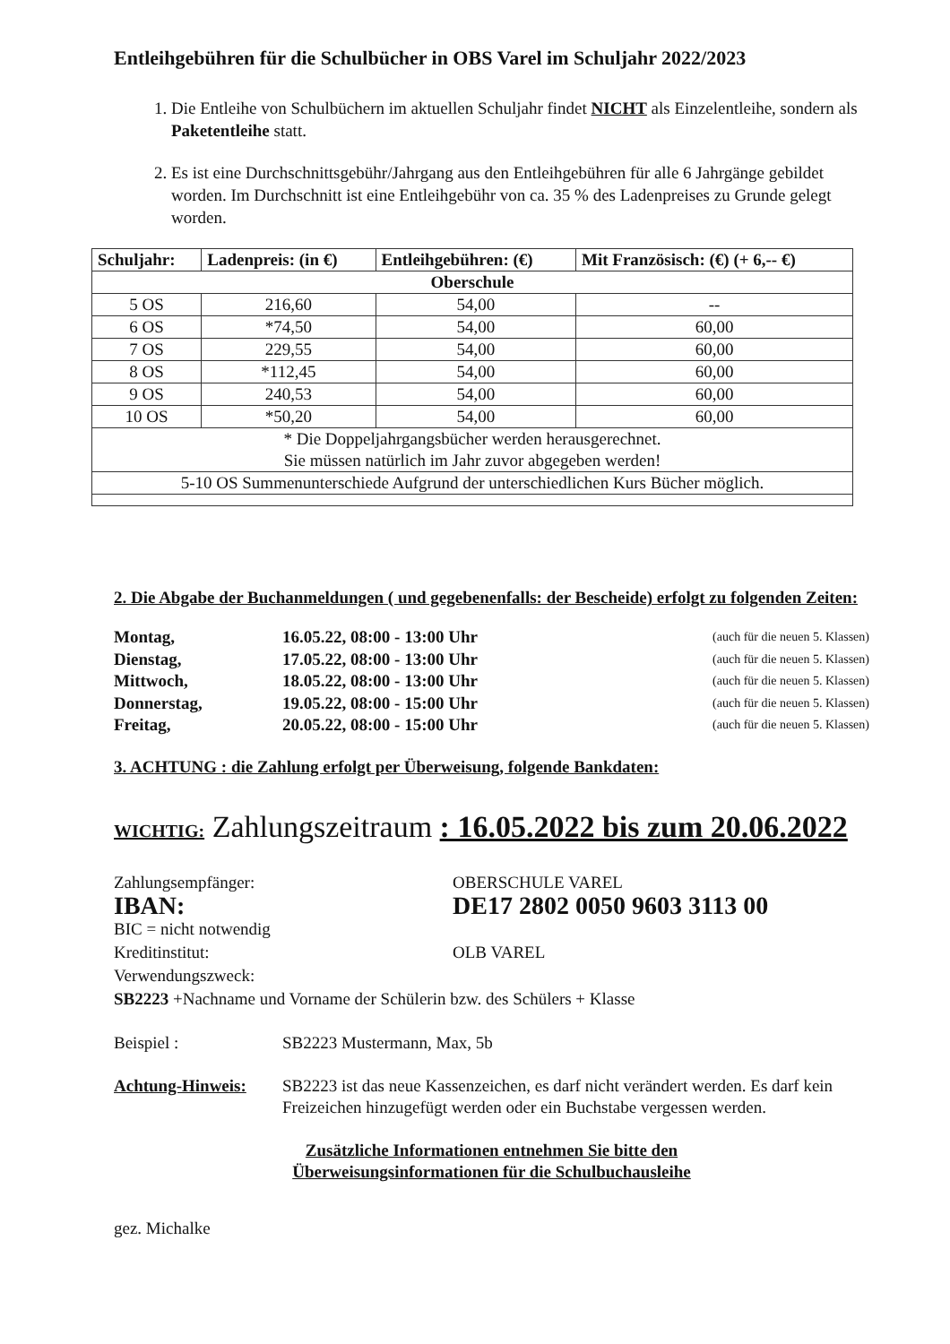Entleihgebühren für die Schulbücher in OBS Varel im Schuljahr 2022/2023
1. Die Entleihe von Schulbüchern im aktuellen Schuljahr findet NICHT als Einzelentleihe, sondern als Paketentleihe statt.
2. Es ist eine Durchschnittsgebühr/Jahrgang aus den Entleihgebühren für alle 6 Jahrgänge gebildet worden. Im Durchschnitt ist eine Entleihgebühr von ca. 35 % des Ladenpreises zu Grunde gelegt worden.
| Schuljahr: | Ladenpreis: (in €) | Entleihgebühren: (€) | Mit Französisch: (€) (+ 6,-- €) |
| --- | --- | --- | --- |
| Oberschule | | | |
| 5 OS | 216,60 | 54,00 | -- |
| 6 OS | *74,50 | 54,00 | 60,00 |
| 7 OS | 229,55 | 54,00 | 60,00 |
| 8 OS | *112,45 | 54,00 | 60,00 |
| 9 OS | 240,53 | 54,00 | 60,00 |
| 10 OS | *50,20 | 54,00 | 60,00 |
| * Die Doppeljahrgangsbücher werden herausgerechnet. Sie müssen natürlich im Jahr zuvor abgegeben werden! | | | |
| 5-10 OS Summenunterschiede Aufgrund der unterschiedlichen Kurs Bücher möglich. | | | |
2. Die Abgabe der Buchanmeldungen ( und gegebenenfalls: der Bescheide) erfolgt zu folgenden Zeiten:
Montag, 16.05.22, 08:00 - 13:00 Uhr (auch für die neuen 5. Klassen) Dienstag, 17.05.22, 08:00 - 13:00 Uhr (auch für die neuen 5. Klassen) Mittwoch, 18.05.22, 08:00 - 13:00 Uhr (auch für die neuen 5. Klassen) Donnerstag, 19.05.22, 08:00 - 15:00 Uhr (auch für die neuen 5. Klassen) Freitag, 20.05.22, 08:00 - 15:00 Uhr (auch für die neuen 5. Klassen)
3. ACHTUNG : die Zahlung erfolgt per Überweisung, folgende Bankdaten:
WICHTIG: Zahlungszeitraum : 16.05.2022 bis zum 20.06.2022
Zahlungsempfänger: OBERSCHULE VAREL IBAN: DE17 2802 0050 9603 3113 00 BIC = nicht notwendig Kreditinstitut: OLB VAREL Verwendungszweck:
SB2223 +Nachname und Vorname der Schülerin bzw. des Schülers + Klasse
Beispiel : SB2223 Mustermann, Max, 5b Achtung-Hinweis: SB2223 ist das neue Kassenzeichen, es darf nicht verändert werden. Es darf kein Freizeichen hinzugefügt werden oder ein Buchstabe vergessen werden.
Zusätzliche Informationen entnehmen Sie bitte den
Überweisungsinformationen für die Schulbuchausleihe
gez. Michalke